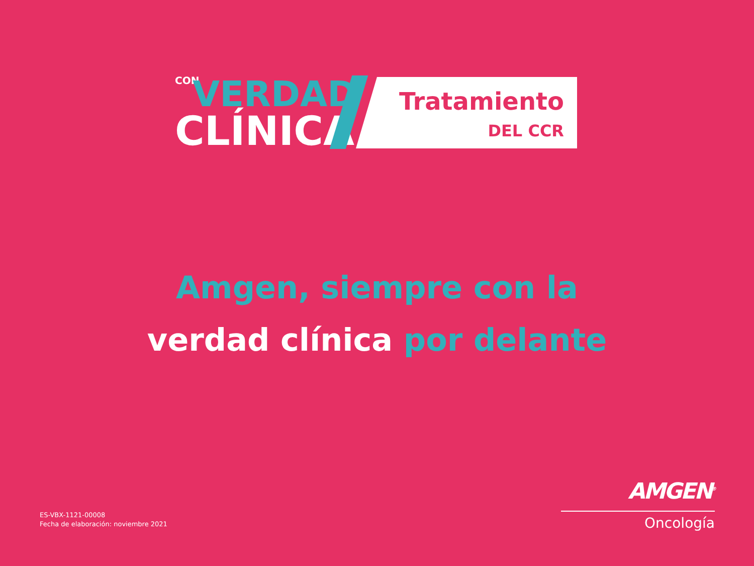CON
VERDAD
CLÍNICA
Tratamiento
DEL CCR
Amgen, siempre con la
verdad clínica por delante
ES-VBX-1121-00008
Fecha de elaboración: noviembre 2021
AMGEN<sup>®</sup>
Oncología